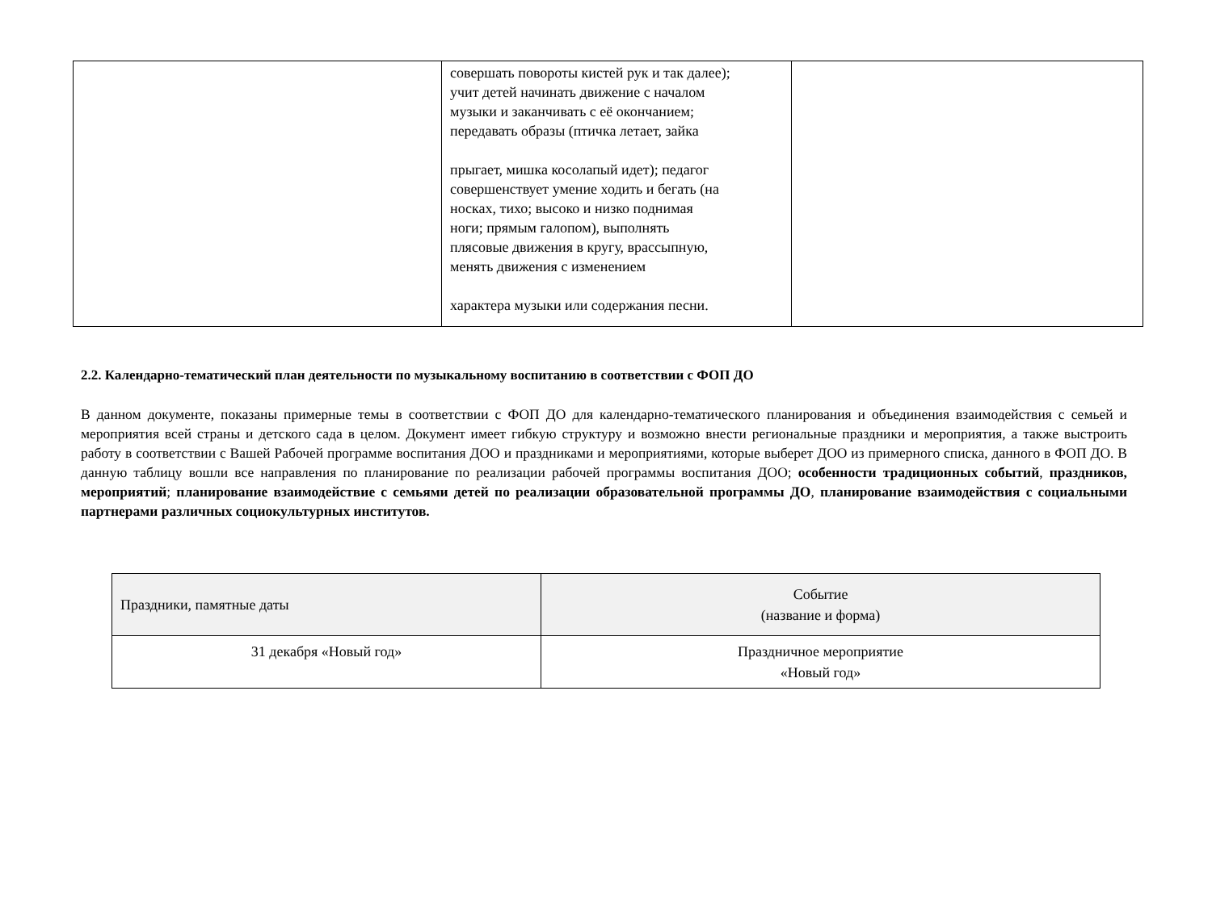| | совершать повороты кистей рук и так далее); учит детей начинать движение с началом музыки и заканчивать с её окончанием; передавать образы (птичка летает, зайка прыгает, мишка косолапый идет); педагог совершенствует умение ходить и бегать (на носках, тихо; высоко и низко поднимая ноги; прямым галопом), выполнять плясовые движения в кругу, врассыпную, менять движения с изменением характера музыки или содержания песни. | |
2.2. Календарно-тематический план деятельности по музыкальному воспитанию в соответствии с ФОП ДО
В данном документе, показаны примерные темы в соответствии с ФОП ДО для календарно-тематического планирования и объединения взаимодействия с семьей и мероприятия всей страны и детского сада в целом. Документ имеет гибкую структуру и возможно внести региональные праздники и мероприятия, а также выстроить работу в соответствии с Вашей Рабочей программе воспитания ДОО и праздниками и мероприятиями, которые выберет ДОО из примерного списка, данного в ФОП ДО. В данную таблицу вошли все направления по планирование по реализации рабочей программы воспитания ДОО; особенности традиционных событий, праздников, мероприятий; планирование взаимодействие с семьями детей по реализации образовательной программы ДО, планирование взаимодействия с социальными партнерами различных социокультурных институтов.
| Праздники, памятные даты | Событие (название и форма) |
| --- | --- |
| 31 декабря «Новый год» | Праздничное мероприятие «Новый год» |